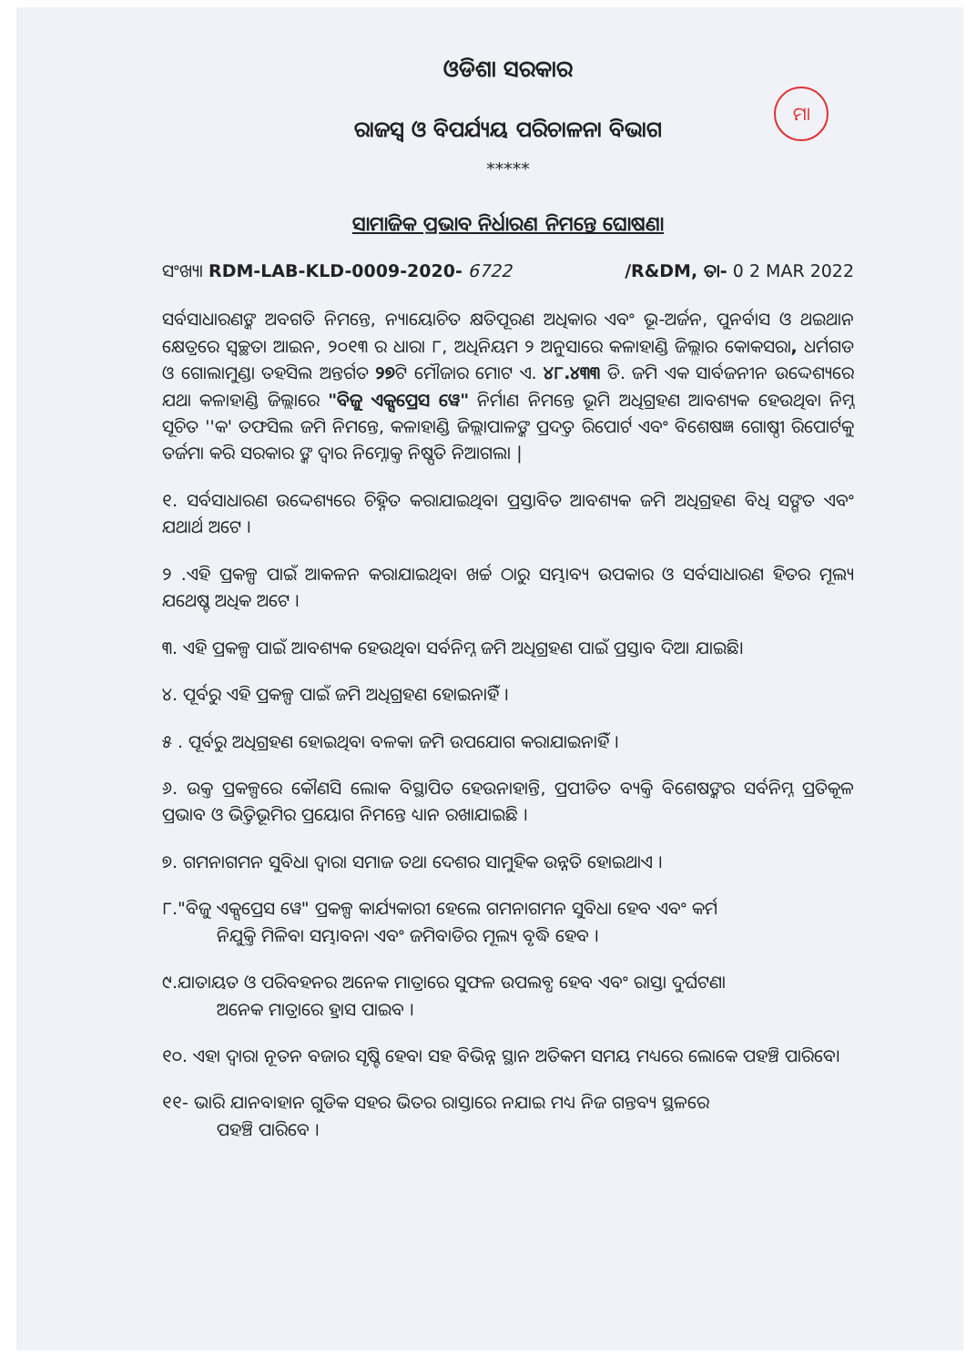ମା
ଓଡିଶା ସରକାର
ରାଜସ୍ୱ ଓ ବିପର୍ଯ୍ୟୟ ପରିଚାଳନା ବିଭାଗ
*****
ସାମାଜିକ ପ୍ରଭାବ ନିର୍ଧାରଣ ନିମନ୍ତେ ଘୋଷଣା
ସଂଖ୍ୟା RDM-LAB-KLD-0009-2020- 6722 /R&DM, ତା- 0 2 MAR 2022
ସର୍ବସାଧାରଣଙ୍କ ଅବଗତି ନିମନ୍ତେ, ନ୍ୟାୟୋଚିତ କ୍ଷତିପୂରଣ ଅଧିକାର ଏବଂ ଭୂ-ଅର୍ଜନ, ପୁନର୍ବାସ ଓ ଥଇଥାନ କ୍ଷେତ୍ରରେ ସ୍ୱଚ୍ଛତା ଆଇନ, ୨୦୧୩ ର ଧାରା ୮, ଅଧିନିୟମ ୨ ଅନୁସାରେ କଳାହାଣ୍ଡି ଜିଲ୍ଲାର କୋକସରା, ଧର୍ମଗଡ ଓ ଗୋଲାମୁଣ୍ଡା ତହସିଲ ଅନ୍ତର୍ଗତ ୨୭ଟି ମୌଜାର ମୋଟ ଏ. ୪୮.୪୩୩ ଡି. ଜମି ଏକ ସାର୍ବଜନୀନ ଉଦ୍ଦେଶ୍ୟରେ ଯଥା କଳାହାଣ୍ଡି ଜିଲ୍ଲାରେ "ବିଜୁ ଏକ୍ସପ୍ରେସ ୱେ" ନିର୍ମାଣ ନିମନ୍ତେ ଭୂମି ଅଧିଗ୍ରହଣ ଆବଶ୍ୟକ ହେଉଥିବା ନିମ୍ନ ସୂଚିତ ''କ' ତଫସିଲ ଜମି ନିମନ୍ତେ, କଳାହାଣ୍ଡି ଜିଲ୍ଲାପାଳଙ୍କ ପ୍ରଦତ୍ତ ରିପୋର୍ଟ ଏବଂ ବିଶେଷଜ୍ଞ ଗୋଷ୍ଠୀ ରିପୋର୍ଟକୁ ତର୍ଜମା କରି ସରକାର ଙ୍କ ଦ୍ୱାର ନିମ୍ନୋକ୍ତ ନିଷ୍ପତି ନିଆଗଲା |
୧. ସର୍ବସାଧାରଣ ଉଦ୍ଦେଶ୍ୟରେ ଚିହ୍ନିତ କରାଯାଇଥିବା ପ୍ରସ୍ତାବିତ ଆବଶ୍ୟକ ଜମି ଅଧିଗ୍ରହଣ ବିଧି ସଙ୍ଗତ ଏବଂ ଯଥାର୍ଥ ଅଟେ ।
୨ .ଏହି ପ୍ରକଳ୍ପ ପାଇଁ ଆକଳନ କରାଯାଇଥିବା ଖର୍ଚ୍ଚ ଠାରୁ ସମ୍ଭାବ୍ୟ ଉପକାର ଓ ସର୍ବସାଧାରଣ ହିତର ମୂଲ୍ୟ ଯଥେଷ୍ଟ ଅଧିକ ଅଟେ ।
୩. ଏହି ପ୍ରକଳ୍ପ ପାଇଁ ଆବଶ୍ୟକ ହେଉଥିବା ସର୍ବନିମ୍ନ ଜମି ଅଧିଗ୍ରହଣ ପାଇଁ ପ୍ରସ୍ତାବ ଦିଆ ଯାଇଛି।
୪. ପୂର୍ବରୁ ଏହି ପ୍ରକଳ୍ପ ପାଇଁ ଜମି ଅଧିଗ୍ରହଣ ହୋଇନାହିଁ ।
୫ . ପୂର୍ବରୁ ଅଧିଗ୍ରହଣ ହୋଇଥିବା ବଳକା ଜମି ଉପଯୋଗ କରାଯାଇନାହିଁ ।
୬. ଉକ୍ତ ପ୍ରକଳ୍ପରେ କୌଣସି ଲୋକ ବିସ୍ଥାପିତ ହେଉନାହାନ୍ତି, ପ୍ରପୀଡିତ ବ୍ୟକ୍ତି ବିଶେଷଙ୍କର ସର୍ବନିମ୍ନ ପ୍ରତିକୂଳ ପ୍ରଭାବ ଓ ଭିତ୍ତିଭୂମିର ପ୍ରୟୋଗ ନିମନ୍ତେ ଧ୍ୟାନ ରଖାଯାଇଛି ।
୭. ଗମନାଗମନ ସୁବିଧା ଦ୍ୱାରା ସମାଜ ତଥା ଦେଶର ସାମୁହିକ ଉନ୍ନତି ହୋଇଥାଏ ।
୮."ବିଜୁ ଏକ୍ସପ୍ରେସ ୱେ" ପ୍ରକଳ୍ପ କାର୍ଯ୍ୟକାରୀ ହେଲେ ଗମନାଗମନ ସୁବିଧା ହେବ ଏବଂ କର୍ମ
ନିଯୁକ୍ତି ମିଳିବା ସମ୍ଭାବନା ଏବଂ ଜମିବାଡିର ମୂଲ୍ୟ ବୃଦ୍ଧି ହେବ ।
୯.ଯାତାୟତ ଓ ପରିବହନର ଅନେକ ମାତ୍ରାରେ ସୁଫଳ ଉପଲବ୍ଧ ହେବ ଏବଂ ରାସ୍ତା ଦୁର୍ଘଟଣା
ଅନେକ ମାତ୍ରାରେ ହ୍ରାସ ପାଇବ ।
୧୦. ଏହା ଦ୍ୱାରା ନୂତନ ବଜାର ସୃଷ୍ଟି ହେବା ସହ ବିଭିନ୍ନ ସ୍ଥାନ ଅତିକମ ସମୟ ମଧ୍ୟରେ ଲୋକେ ପହଞ୍ଚି ପାରିବେ।
୧୧- ଭାରି ଯାନବାହାନ ଗୁଡିକ ସହର ଭିତର ରାସ୍ତାରେ ନଯାଇ ମଧ୍ୟ ନିଜ ଗନ୍ତବ୍ୟ ସ୍ଥଳରେ
ପହଞ୍ଚି ପାରିବେ ।